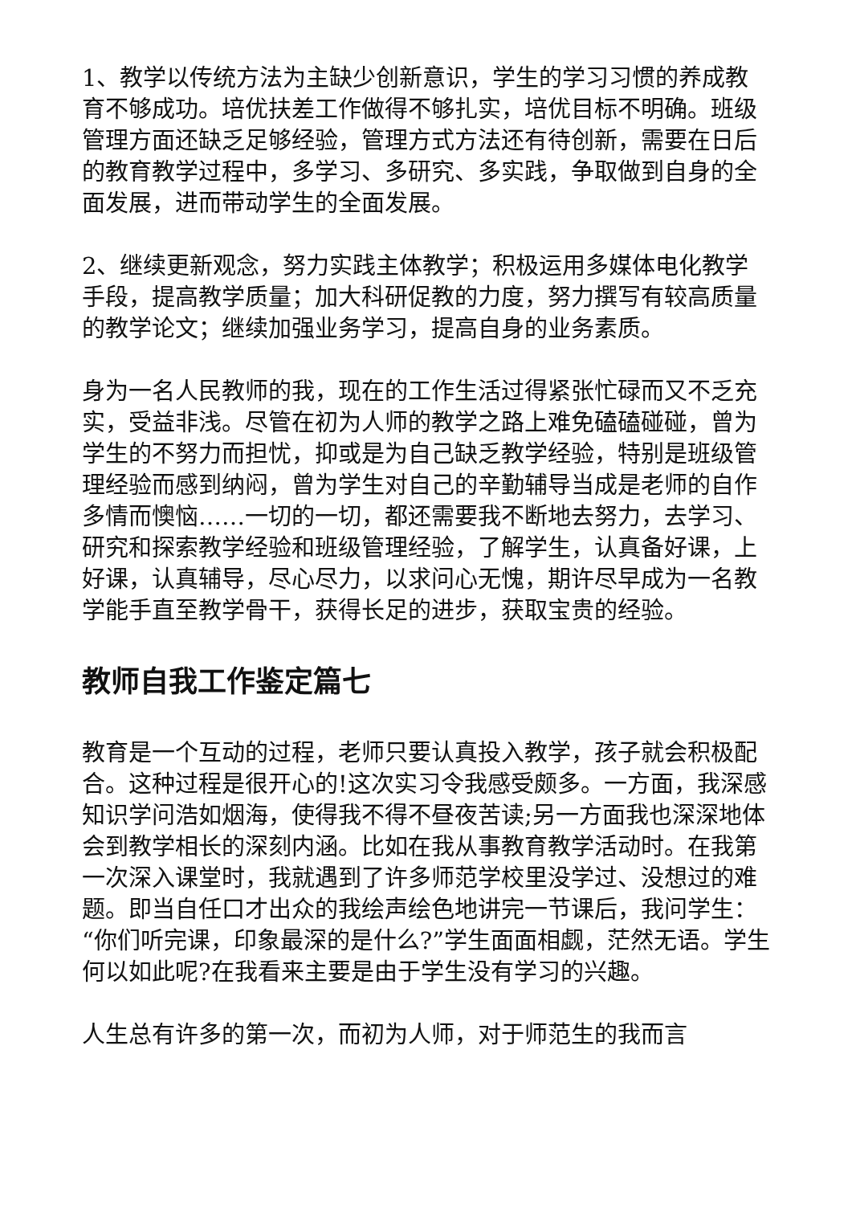1、教学以传统方法为主缺少创新意识，学生的学习习惯的养成教育不够成功。培优扶差工作做得不够扎实，培优目标不明确。班级管理方面还缺乏足够经验，管理方式方法还有待创新，需要在日后的教育教学过程中，多学习、多研究、多实践，争取做到自身的全面发展，进而带动学生的全面发展。
2、继续更新观念，努力实践主体教学；积极运用多媒体电化教学手段，提高教学质量；加大科研促教的力度，努力撰写有较高质量的教学论文；继续加强业务学习，提高自身的业务素质。
身为一名人民教师的我，现在的工作生活过得紧张忙碌而又不乏充实，受益非浅。尽管在初为人师的教学之路上难免磕磕碰碰，曾为学生的不努力而担忧，抑或是为自己缺乏教学经验，特别是班级管理经验而感到纳闷，曾为学生对自己的辛勤辅导当成是老师的自作多情而懊恼……一切的一切，都还需要我不断地去努力，去学习、研究和探索教学经验和班级管理经验，了解学生，认真备好课，上好课，认真辅导，尽心尽力，以求问心无愧，期许尽早成为一名教学能手直至教学骨干，获得长足的进步，获取宝贵的经验。
教师自我工作鉴定篇七
教育是一个互动的过程，老师只要认真投入教学，孩子就会积极配合。这种过程是很开心的!这次实习令我感受颇多。一方面，我深感知识学问浩如烟海，使得我不得不昼夜苦读;另一方面我也深深地体会到教学相长的深刻内涵。比如在我从事教育教学活动时。在我第一次深入课堂时，我就遇到了许多师范学校里没学过、没想过的难题。即当自任口才出众的我绘声绘色地讲完一节课后，我问学生：“你们听完课，印象最深的是什么?”学生面面相觑，茫然无语。学生何以如此呢?在我看来主要是由于学生没有学习的兴趣。
人生总有许多的第一次，而初为人师，对于师范生的我而言